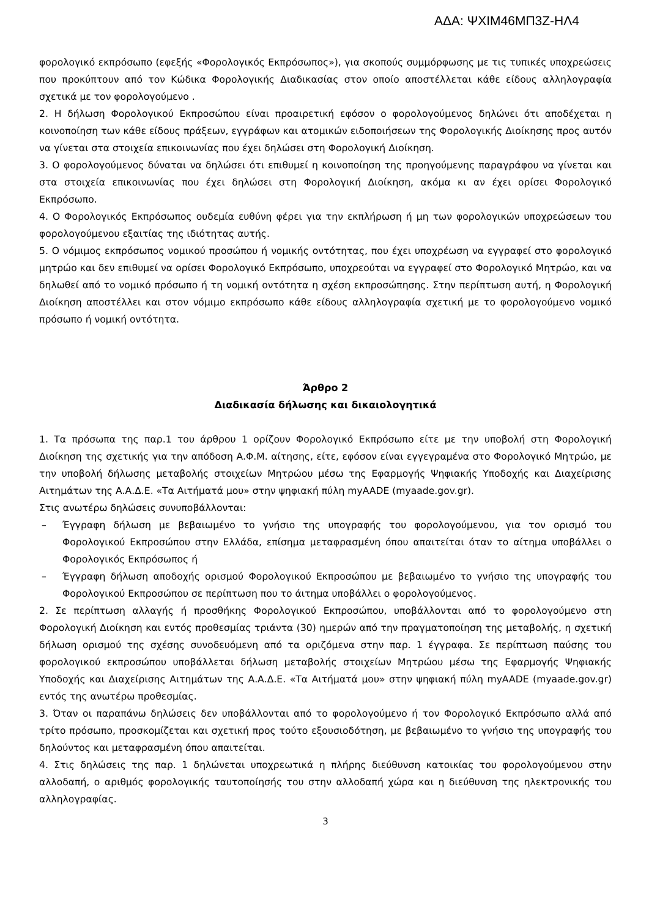ΑΔΑ: ΨΧΙΜ46ΜΠ3Ζ-ΗΛ4
φορολογικό εκπρόσωπο (εφεξής «Φορολογικός Εκπρόσωπος»), για σκοπούς συμμόρφωσης με τις τυπικές υποχρεώσεις που προκύπτουν από τον Κώδικα Φορολογικής Διαδικασίας στον οποίο αποστέλλεται κάθε είδους αλληλογραφία σχετικά με τον φορολογούμενο .
2. Η δήλωση Φορολογικού Εκπροσώπου είναι προαιρετική εφόσον ο φορολογούμενος δηλώνει ότι αποδέχεται η κοινοποίηση των κάθε είδους πράξεων, εγγράφων και ατομικών ειδοποιήσεων της Φορολογικής Διοίκησης προς αυτόν να γίνεται στα στοιχεία επικοινωνίας που έχει δηλώσει στη Φορολογική Διοίκηση.
3. Ο φορολογούμενος δύναται να δηλώσει ότι επιθυμεί η κοινοποίηση της προηγούμενης παραγράφου να γίνεται και στα στοιχεία επικοινωνίας που έχει δηλώσει στη Φορολογική Διοίκηση, ακόμα κι αν έχει ορίσει Φορολογικό Εκπρόσωπο.
4. Ο Φορολογικός Εκπρόσωπος ουδεμία ευθύνη φέρει για την εκπλήρωση ή μη των φορολογικών υποχρεώσεων του φορολογούμενου εξαιτίας της ιδιότητας αυτής.
5. Ο νόμιμος εκπρόσωπος νομικού προσώπου ή νομικής οντότητας, που έχει υποχρέωση να εγγραφεί στο φορολογικό μητρώο και δεν επιθυμεί να ορίσει Φορολογικό Εκπρόσωπο, υποχρεούται να εγγραφεί στο Φορολογικό Μητρώο, και να δηλωθεί από το νομικό πρόσωπο ή τη νομική οντότητα η σχέση εκπροσώπησης. Στην περίπτωση αυτή, η Φορολογική Διοίκηση αποστέλλει και στον νόμιμο εκπρόσωπο κάθε είδους αλληλογραφία σχετική με το φορολογούμενο νομικό πρόσωπο ή νομική οντότητα.
Άρθρο 2
Διαδικασία δήλωσης και δικαιολογητικά
1. Τα πρόσωπα της παρ.1 του άρθρου 1 ορίζουν Φορολογικό Εκπρόσωπο είτε με την υποβολή στη Φορολογική Διοίκηση της σχετικής για την απόδοση Α.Φ.Μ. αίτησης, είτε, εφόσον είναι εγγεγραμένα στο Φορολογικό Μητρώο, με την υποβολή δήλωσης μεταβολής στοιχείων Μητρώου μέσω της Εφαρμογής Ψηφιακής Υποδοχής και Διαχείρισης Αιτημάτων της Α.Α.Δ.Ε. «Τα Αιτήματά μου» στην ψηφιακή πύλη myAADE (myaade.gov.gr).
Στις ανωτέρω δηλώσεις συνυποβάλλονται:
– Έγγραφη δήλωση με βεβαιωμένο το γνήσιο της υπογραφής του φορολογούμενου, για τον ορισμό του Φορολογικού Εκπροσώπου στην Ελλάδα, επίσημα μεταφρασμένη όπου απαιτείται όταν το αίτημα υποβάλλει ο Φορολογικός Εκπρόσωπος ή
– Έγγραφη δήλωση αποδοχής ορισμού Φορολογικού Εκπροσώπου με βεβαιωμένο το γνήσιο της υπογραφής του Φορολογικού Εκπροσώπου σε περίπτωση που το άιτημα υποβάλλει ο φορολογούμενος.
2. Σε περίπτωση αλλαγής ή προσθήκης Φορολογικού Εκπροσώπου, υποβάλλονται από το φορολογούμενο στη Φορολογική Διοίκηση και εντός προθεσμίας τριάντα (30) ημερών από την πραγματοποίηση της μεταβολής, η σχετική δήλωση ορισμού της σχέσης συνοδευόμενη από τα οριζόμενα στην παρ. 1 έγγραφα. Σε περίπτωση παύσης του φορολογικού εκπροσώπου υποβάλλεται δήλωση μεταβολής στοιχείων Μητρώου μέσω της Εφαρμογής Ψηφιακής Υποδοχής και Διαχείρισης Αιτημάτων της Α.Α.Δ.Ε. «Τα Αιτήματά μου» στην ψηφιακή πύλη myAADE (myaade.gov.gr) εντός της ανωτέρω προθεσμίας.
3. Όταν οι παραπάνω δηλώσεις δεν υποβάλλονται από το φορολογούμενο ή τον Φορολογικό Εκπρόσωπο αλλά από τρίτο πρόσωπο, προσκομίζεται και σχετική προς τούτο εξουσιοδότηση, με βεβαιωμένο το γνήσιο της υπογραφής του δηλούντος και μεταφρασμένη όπου απαιτείται.
4. Στις δηλώσεις της παρ. 1 δηλώνεται υποχρεωτικά η πλήρης διεύθυνση κατοικίας του φορολογούμενου στην αλλοδαπή, ο αριθμός φορολογικής ταυτοποίησής του στην αλλοδαπή χώρα και η διεύθυνση της ηλεκτρονικής του αλληλογραφίας.
3